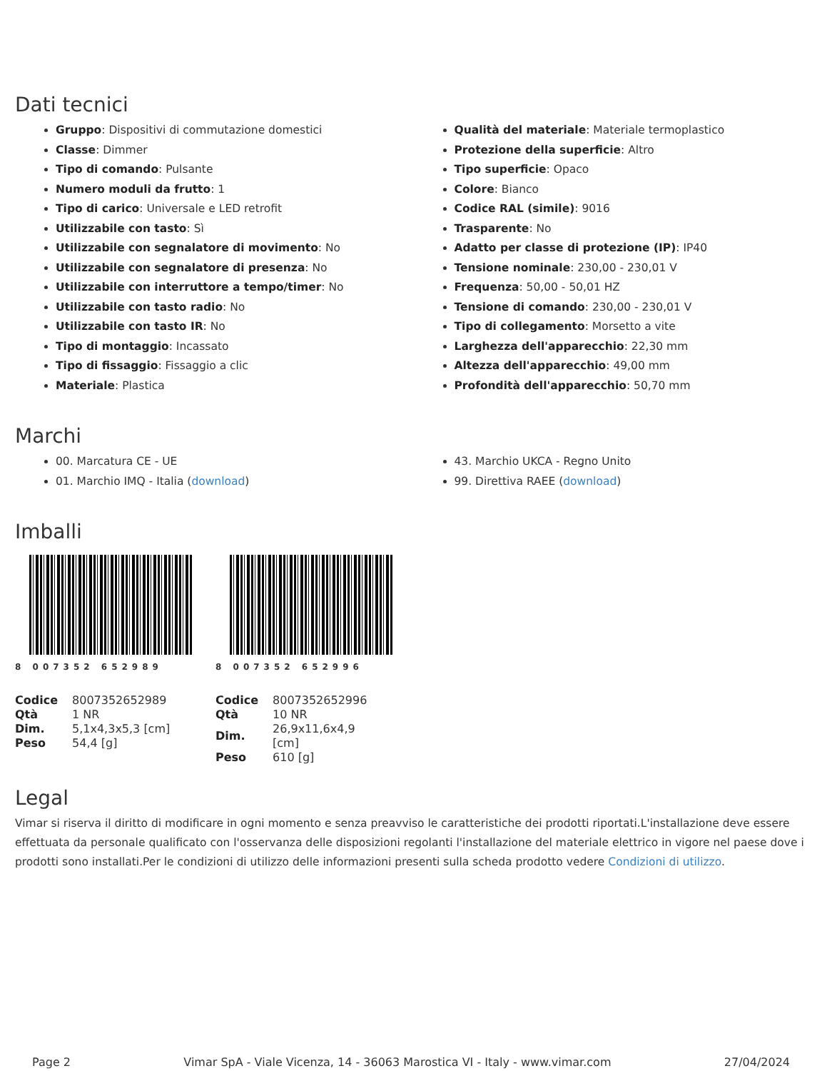Dati tecnici
Gruppo: Dispositivi di commutazione domestici
Classe: Dimmer
Tipo di comando: Pulsante
Numero moduli da frutto: 1
Tipo di carico: Universale e LED retrofit
Utilizzabile con tasto: Sì
Utilizzabile con segnalatore di movimento: No
Utilizzabile con segnalatore di presenza: No
Utilizzabile con interruttore a tempo/timer: No
Utilizzabile con tasto radio: No
Utilizzabile con tasto IR: No
Tipo di montaggio: Incassato
Tipo di fissaggio: Fissaggio a clic
Materiale: Plastica
Qualità del materiale: Materiale termoplastico
Protezione della superficie: Altro
Tipo superficie: Opaco
Colore: Bianco
Codice RAL (simile): 9016
Trasparente: No
Adatto per classe di protezione (IP): IP40
Tensione nominale: 230,00 - 230,01 V
Frequenza: 50,00 - 50,01 HZ
Tensione di comando: 230,00 - 230,01 V
Tipo di collegamento: Morsetto a vite
Larghezza dell'apparecchio: 22,30 mm
Altezza dell'apparecchio: 49,00 mm
Profondità dell'apparecchio: 50,70 mm
Marchi
00. Marcatura CE - UE
01. Marchio IMQ - Italia (download)
43. Marchio UKCA - Regno Unito
99. Direttiva RAEE (download)
Imballi
8 007352 652989
| Codice | 8007352652989 |
| Qtà | 1 NR |
| Dim. | 5,1x4,3x5,3 [cm] |
| Peso | 54,4 [g] |
8 007352 652996
| Codice | 8007352652996 |
| Qtà | 10 NR |
| Dim. | 26,9x11,6x4,9 [cm] |
| Peso | 610 [g] |
Legal
Vimar si riserva il diritto di modificare in ogni momento e senza preavviso le caratteristiche dei prodotti riportati.L'installazione deve essere effettuata da personale qualificato con l'osservanza delle disposizioni regolanti l'installazione del materiale elettrico in vigore nel paese dove i prodotti sono installati.Per le condizioni di utilizzo delle informazioni presenti sulla scheda prodotto vedere Condizioni di utilizzo.
Page 2 Vimar SpA - Viale Vicenza, 14 - 36063 Marostica VI - Italy - www.vimar.com 27/04/2024